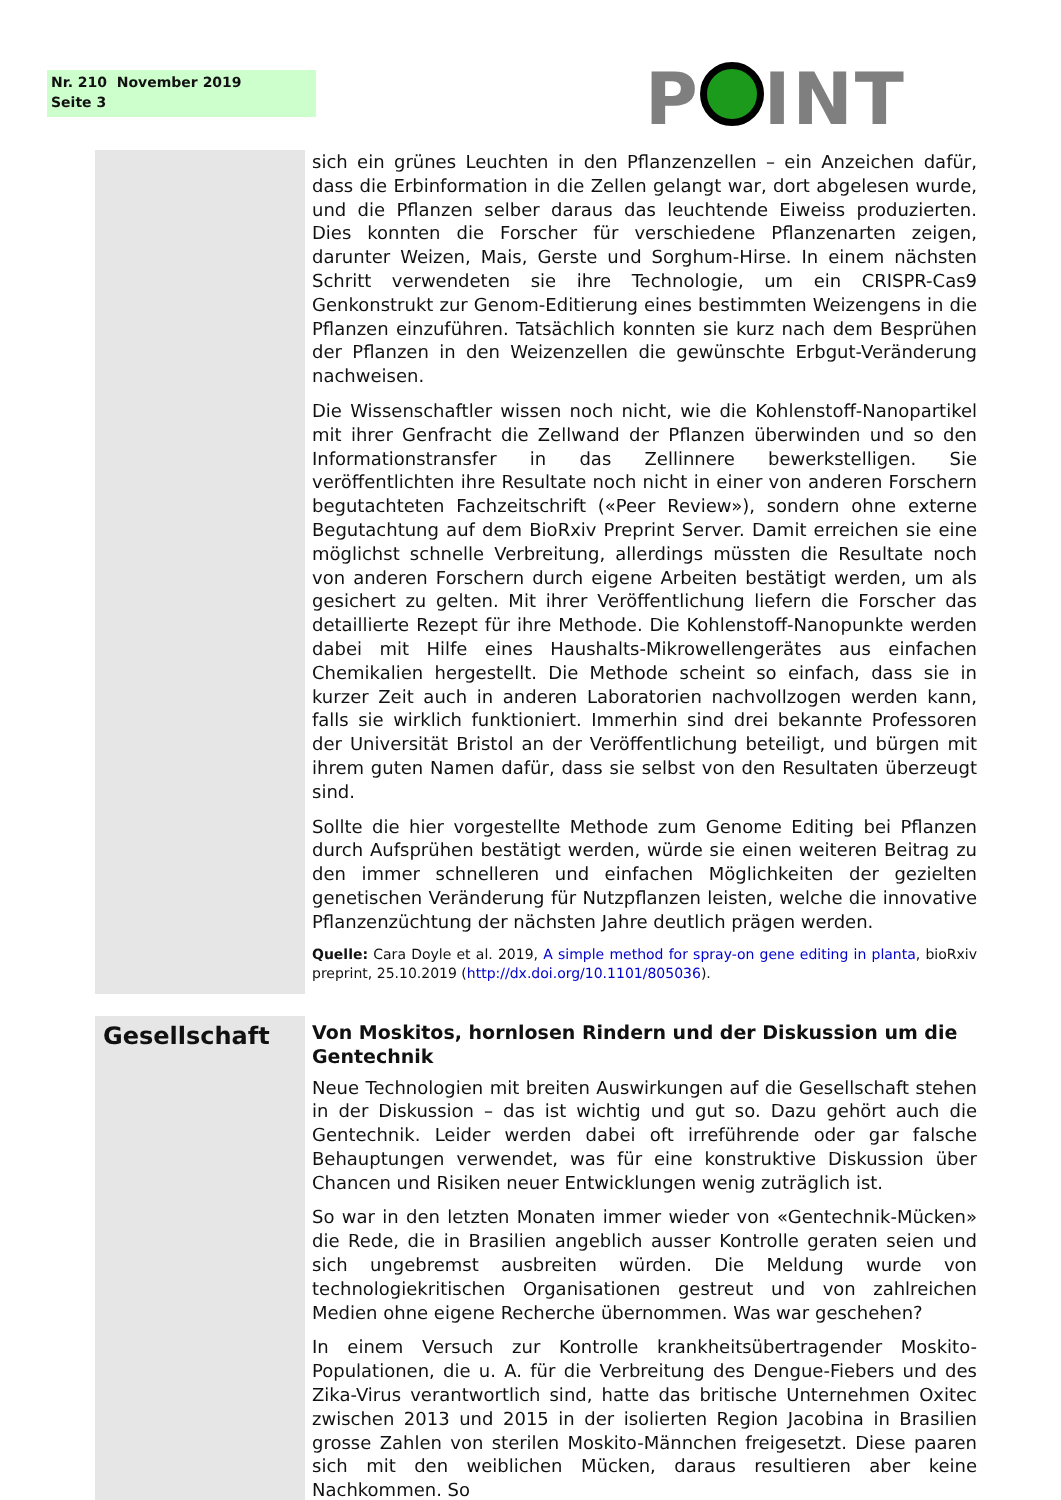Nr. 210 November 2019
Seite 3
P INT
sich ein grünes Leuchten in den Pflanzenzellen – ein Anzeichen dafür, dass die Erbinformation in die Zellen gelangt war, dort abgelesen wurde, und die Pflanzen selber daraus das leuchtende Eiweiss produzierten. Dies konnten die Forscher für verschiedene Pflanzenarten zeigen, darunter Weizen, Mais, Gerste und Sorghum-Hirse. In einem nächsten Schritt verwendeten sie ihre Technologie, um ein CRISPR-Cas9 Genkonstrukt zur Genom-Editierung eines bestimmten Weizengens in die Pflanzen einzuführen. Tatsächlich konnten sie kurz nach dem Besprühen der Pflanzen in den Weizenzellen die gewünschte Erbgut-Veränderung nachweisen.
Die Wissenschaftler wissen noch nicht, wie die Kohlenstoff-Nanopartikel mit ihrer Genfracht die Zellwand der Pflanzen überwinden und so den Informationstransfer in das Zellinnere bewerkstelligen. Sie veröffentlichten ihre Resultate noch nicht in einer von anderen Forschern begutachteten Fachzeitschrift («Peer Review»), sondern ohne externe Begutachtung auf dem BioRxiv Preprint Server. Damit erreichen sie eine möglichst schnelle Verbreitung, allerdings müssten die Resultate noch von anderen Forschern durch eigene Arbeiten bestätigt werden, um als gesichert zu gelten. Mit ihrer Veröffentlichung liefern die Forscher das detaillierte Rezept für ihre Methode. Die Kohlenstoff-Nanopunkte werden dabei mit Hilfe eines Haushalts-Mikrowellengerätes aus einfachen Chemikalien hergestellt. Die Methode scheint so einfach, dass sie in kurzer Zeit auch in anderen Laboratorien nachvollzogen werden kann, falls sie wirklich funktioniert. Immerhin sind drei bekannte Professoren der Universität Bristol an der Veröffentlichung beteiligt, und bürgen mit ihrem guten Namen dafür, dass sie selbst von den Resultaten überzeugt sind.
Sollte die hier vorgestellte Methode zum Genome Editing bei Pflanzen durch Aufsprühen bestätigt werden, würde sie einen weiteren Beitrag zu den immer schnelleren und einfachen Möglichkeiten der gezielten genetischen Veränderung für Nutzpflanzen leisten, welche die innovative Pflanzenzüchtung der nächsten Jahre deutlich prägen werden.
Quelle: Cara Doyle et al. 2019, A simple method for spray-on gene editing in planta, bioRxiv preprint, 25.10.2019 (http://dx.doi.org/10.1101/805036).
Gesellschaft
Von Moskitos, hornlosen Rindern und der Diskussion um die Gentechnik
Neue Technologien mit breiten Auswirkungen auf die Gesellschaft stehen in der Diskussion – das ist wichtig und gut so. Dazu gehört auch die Gentechnik. Leider werden dabei oft irreführende oder gar falsche Behauptungen verwendet, was für eine konstruktive Diskussion über Chancen und Risiken neuer Entwicklungen wenig zuträglich ist.
So war in den letzten Monaten immer wieder von «Gentechnik-Mücken» die Rede, die in Brasilien angeblich ausser Kontrolle geraten seien und sich ungebremst ausbreiten würden. Die Meldung wurde von technologiekritischen Organisationen gestreut und von zahlreichen Medien ohne eigene Recherche übernommen. Was war geschehen?
In einem Versuch zur Kontrolle krankheitsübertragender Moskito-Populationen, die u. A. für die Verbreitung des Dengue-Fiebers und des Zika-Virus verantwortlich sind, hatte das britische Unternehmen Oxitec zwischen 2013 und 2015 in der isolierten Region Jacobina in Brasilien grosse Zahlen von sterilen Moskito-Männchen freigesetzt. Diese paaren sich mit den weiblichen Mücken, daraus resultieren aber keine Nachkommen. So